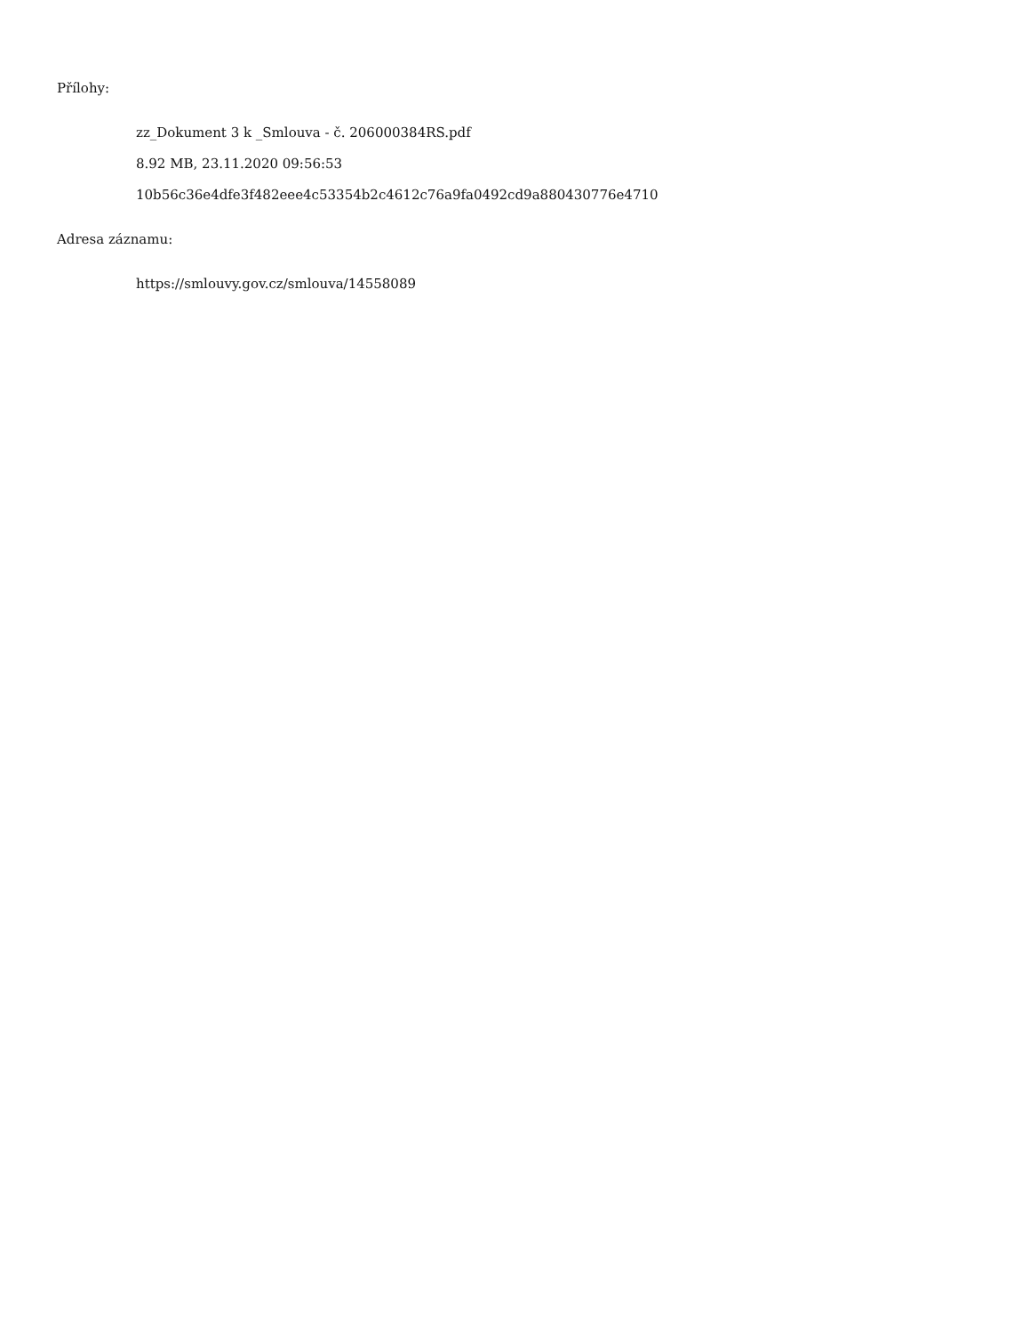Přílohy:
zz_Dokument 3 k _Smlouva - č. 206000384RS.pdf
8.92 MB, 23.11.2020 09:56:53
10b56c36e4dfe3f482eee4c53354b2c4612c76a9fa0492cd9a880430776e4710
Adresa záznamu:
https://smlouvy.gov.cz/smlouva/14558089